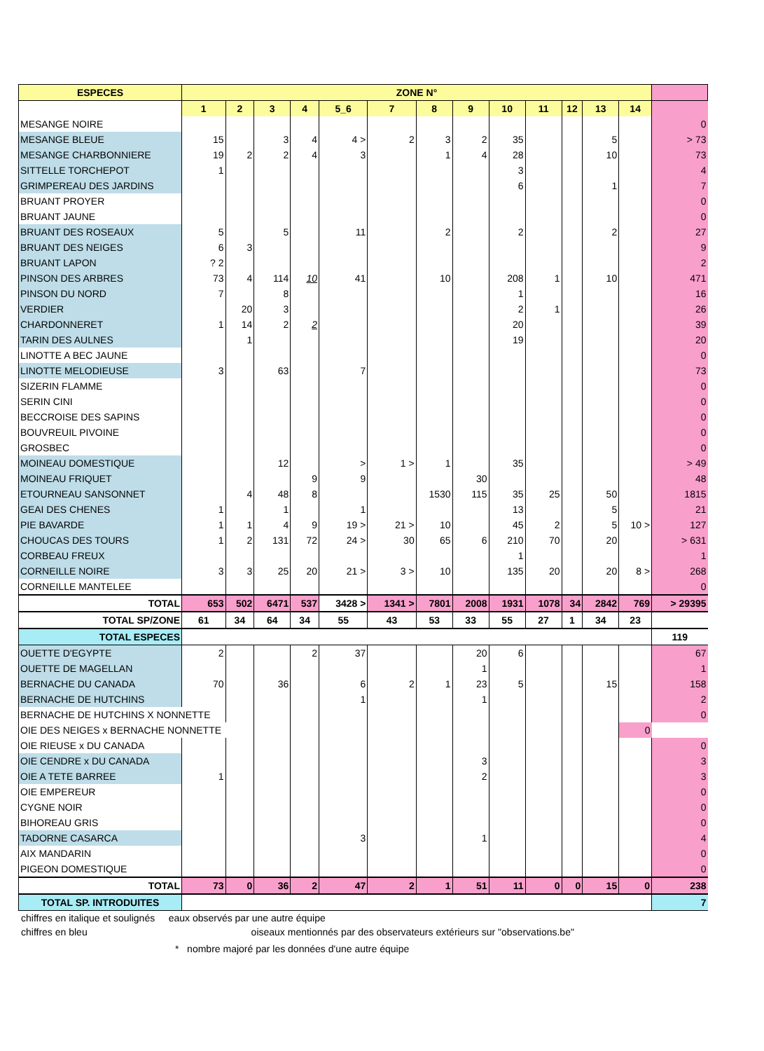| ESPECES | ZONE N° | | | | | | | | | | | | | |
| --- | --- | --- | --- | --- | --- | --- | --- | --- | --- | --- | --- | --- | --- | --- |
| | 1 | 2 | 3 | 4 | 5_6 | 7 | 8 | 9 | 10 | 11 | 12 | 13 | 14 | |
| MESANGE NOIRE | | | | | | | | | | | | | | 0 |
| MESANGE BLEUE | 15 | | 3 | 4 | 4 > | 2 | 3 | 2 | 35 | | | 5 | | > 73 |
| MESANGE CHARBONNIERE | 19 | 2 | 2 | 4 | 3 | | 1 | 4 | 28 | | | 10 | | 73 |
| SITTELLE TORCHEPOT | 1 | | | | | | | | 3 | | | | | 4 |
| GRIMPEREAU DES JARDINS | | | | | | | | | 6 | | | 1 | | 7 |
| BRUANT PROYER | | | | | | | | | | | | | | 0 |
| BRUANT JAUNE | | | | | | | | | | | | | | 0 |
| BRUANT DES ROSEAUX | 5 | | 5 | | 11 | | 2 | | 2 | | | 2 | | 27 |
| BRUANT DES NEIGES | 6 | 3 | | | | | | | | | | | | 9 |
| BRUANT LAPON | ? 2 | | | | | | | | | | | | | 2 |
| PINSON DES ARBRES | 73 | 4 | 114 | 10 | 41 | | 10 | | 208 | 1 | | 10 | | 471 |
| PINSON DU NORD | 7 | | 8 | | | | | | 1 | | | | | 16 |
| VERDIER | | 20 | 3 | | | | | | 2 | 1 | | | | 26 |
| CHARDONNERET | 1 | 14 | 2 | 2 | | | | | 20 | | | | | 39 |
| TARIN DES AULNES | | 1 | | | | | | | 19 | | | | | 20 |
| LINOTTE A BEC JAUNE | | | | | | | | | | | | | | 0 |
| LINOTTE MELODIEUSE | 3 | | 63 | | 7 | | | | | | | | | 73 |
| SIZERIN FLAMME | | | | | | | | | | | | | | 0 |
| SERIN CINI | | | | | | | | | | | | | | 0 |
| BECCROISE DES SAPINS | | | | | | | | | | | | | | 0 |
| BOUVREUIL PIVOINE | | | | | | | | | | | | | | 0 |
| GROSBEC | | | | | | | | | | | | | | 0 |
| MOINEAU DOMESTIQUE | | | 12 | | > | 1 > | 1 | | 35 | | | | | > 49 |
| MOINEAU FRIQUET | | | | 9 | 9 | | | 30 | | | | | | 48 |
| ETOURNEAU SANSONNET | | 4 | 48 | 8 | | | 1530 | 115 | 35 | 25 | | 50 | | 1815 |
| GEAI DES CHENES | 1 | | 1 | | 1 | | | | 13 | | | 5 | | 21 |
| PIE BAVARDE | 1 | 1 | 4 | 9 | 19 > | 21 > | 10 | | 45 | 2 | | 5 | 10 > | 127 |
| CHOUCAS DES TOURS | 1 | 2 | 131 | 72 | 24 > | 30 | 65 | 6 | 210 | 70 | | 20 | | > 631 |
| CORBEAU FREUX | | | | | | | | | 1 | | | | | 1 |
| CORNEILLE NOIRE | 3 | 3 | 25 | 20 | 21 > | 3 > | 10 | | 135 | 20 | | 20 | 8 > | 268 |
| CORNEILLE MANTELEE | | | | | | | | | | | | | | 0 |
| TOTAL | 653 | 502 | 6471 | 537 | 3428 > | 1341 > | 7801 | 2008 | 1931 | 1078 | 34 | 2842 | 769 | > 29395 |
| TOTAL SP/ZONE | 61 | 34 | 64 | 34 | 55 | 43 | 53 | 33 | 55 | 27 | 1 | 34 | 23 | |
| TOTAL ESPECES | | | | | | | | | | | | | | 119 |
| OUETTE D'EGYPTE | 2 | | | 2 | 37 | | | 20 | 6 | | | | | 67 |
| OUETTE DE MAGELLAN | | | | | | | | 1 | | | | | | 1 |
| BERNACHE DU CANADA | 70 | | 36 | | 6 | 2 | 1 | 23 | 5 | | | 15 | | 158 |
| BERNACHE DE HUTCHINS | | | | | 1 | | | 1 | | | | | | 2 |
| BERNACHE DE HUTCHINS X NONNETTE | | | | | | | | | | | | | | 0 |
| OIE DES NEIGES x BERNACHE NONNETTE | | | | | | | | | | | | | 0 | |
| OIE RIEUSE x DU CANADA | | | | | | | | | | | | | | 0 |
| OIE CENDRE x DU CANADA | | | | | | | | 3 | | | | | | 3 |
| OIE A TETE BARREE | 1 | | | | | | | 2 | | | | | | 3 |
| OIE EMPEREUR | | | | | | | | | | | | | | 0 |
| CYGNE NOIR | | | | | | | | | | | | | | 0 |
| BIHOREAU GRIS | | | | | | | | | | | | | | 0 |
| TADORNE CASARCA | | | | | 3 | | | 1 | | | | | | 4 |
| AIX MANDARIN | | | | | | | | | | | | | | 0 |
| PIGEON DOMESTIQUE | | | | | | | | | | | | | | 0 |
| TOTAL | 73 | 0 | 36 | 2 | 47 | 2 | 1 | 51 | 11 | 0 | 0 | 15 | 0 | 238 |
| TOTAL SP. INTRODUITES | | | | | | | | | | | | | | 7 |
chiffres en italique et soulignés eaux observés par une autre équipe
chiffres en bleu oiseaux mentionnés par des observateurs extérieurs sur "observations.be"
* nombre majoré par les données d'une autre équipe